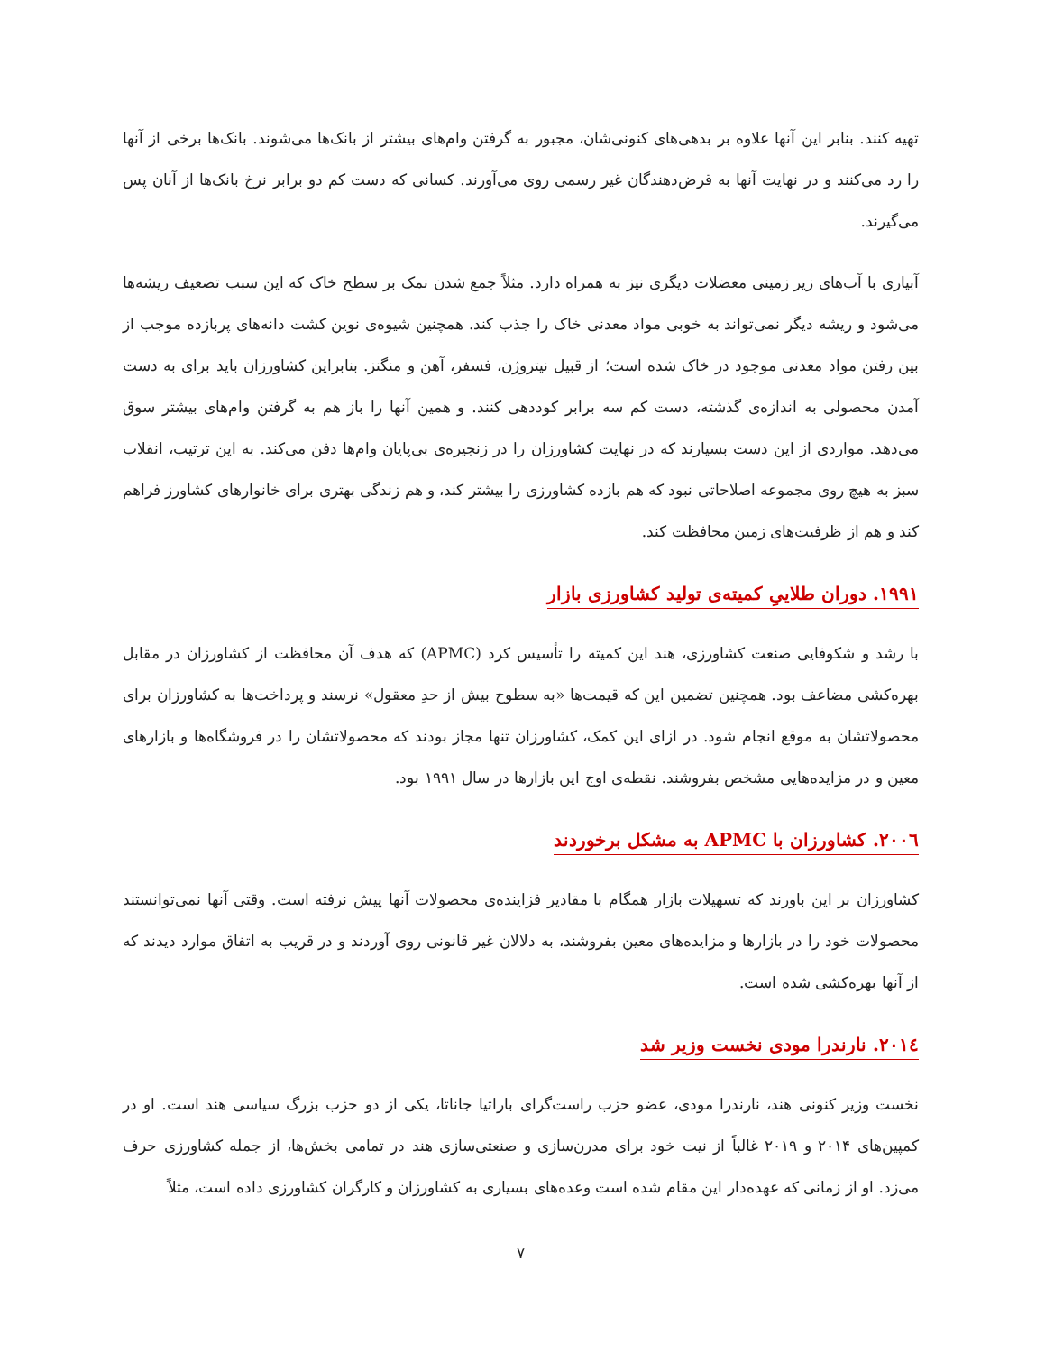تهیه کنند. بنابر این آنها علاوه بر بدهی‌های کنونی‌شان، مجبور به گرفتن وام‌های بیشتر از بانک‌ها می‌شوند. بانک‌ها برخی از آنها را رد می‌کنند و در نهایت آنها به قرض‌دهندگان غیر رسمی روی می‌آورند. کسانی که دست کم دو برابر نرخ بانک‌ها از آنان پس می‌گیرند.
آبیاری با آب‌های زیر زمینی معضلات دیگری نیز به همراه دارد. مثلاً جمع شدن نمک بر سطح خاک که این سبب تضعیف ریشه‌ها می‌شود و ریشه دیگر نمی‌تواند به خوبی مواد معدنی خاک را جذب کند. همچنین شیوه‌ی نوین کشت دانه‌های پربازده موجب از بین رفتن مواد معدنی موجود در خاک شده است؛ از قبیل نیتروژن، فسفر، آهن و منگنز. بنابراین کشاورزان باید برای به دست آمدن محصولی به اندازه‌ی گذشته، دست کم سه برابر کوددهی کنند. و همین آنها را باز هم به گرفتن وام‌های بیشتر سوق می‌دهد. مواردی از این دست بسیارند که در نهایت کشاورزان را در زنجیره‌ی بی‌پایان وام‌ها دفن می‌کند. به این ترتیب، انقلاب سبز به هیچ روی مجموعه اصلاحاتی نبود که هم بازده کشاورزی را بیشتر کند، و هم زندگی بهتری برای خانوارهای کشاورز فراهم کند و هم از ظرفیت‌های زمین محافظت کند.
۱۹۹۱. دوران طلاییِ کمیته‌ی تولید کشاورزی بازار
با رشد و شکوفایی صنعت کشاورزی، هند این کمیته را تأسیس کرد (APMC) که هدف آن محافظت از کشاورزان در مقابل بهره‌کشی مضاعف بود. همچنین تضمین این که قیمت‌ها «به سطوح بیش از حدِ معقول» نرسند و پرداخت‌ها به کشاورزان برای محصولاتشان به موقع انجام شود. در ازای این کمک، کشاورزان تنها مجاز بودند که محصولاتشان را در فروشگاه‌ها و بازارهای معین و در مزایده‌هایی مشخص بفروشند. نقطه‌ی اوج این بازارها در سال ۱۹۹۱ بود.
۲۰۰٦. کشاورزان با APMC به مشکل برخوردند
کشاورزان بر این باورند که تسهیلات بازار همگام با مقادیر فزاینده‌ی محصولات آنها پیش نرفته است. وقتی آنها نمی‌توانستند محصولات خود را در بازارها و مزایده‌های معین بفروشند، به دلالان غیر قانونی روی آوردند و در قریب به اتفاق موارد دیدند که از آنها بهره‌کشی شده است.
۲۰۱٤. نارندرا مودی نخست وزیر شد
نخست وزیر کنونی هند، نارندرا مودی، عضو حزب راست‌گرای باراتیا جاناتا، یکی از دو حزب بزرگ سیاسی هند است. او در کمپین‌های ۲۰۱۴ و ۲۰۱۹ غالباً از نیت خود برای مدرن‌سازی و صنعتی‌سازی هند در تمامی بخش‌ها، از جمله کشاورزی حرف می‌زد. او از زمانی که عهده‌دار این مقام شده است وعده‌های بسیاری به کشاورزان و کارگران کشاورزی داده است، مثلاً
۷